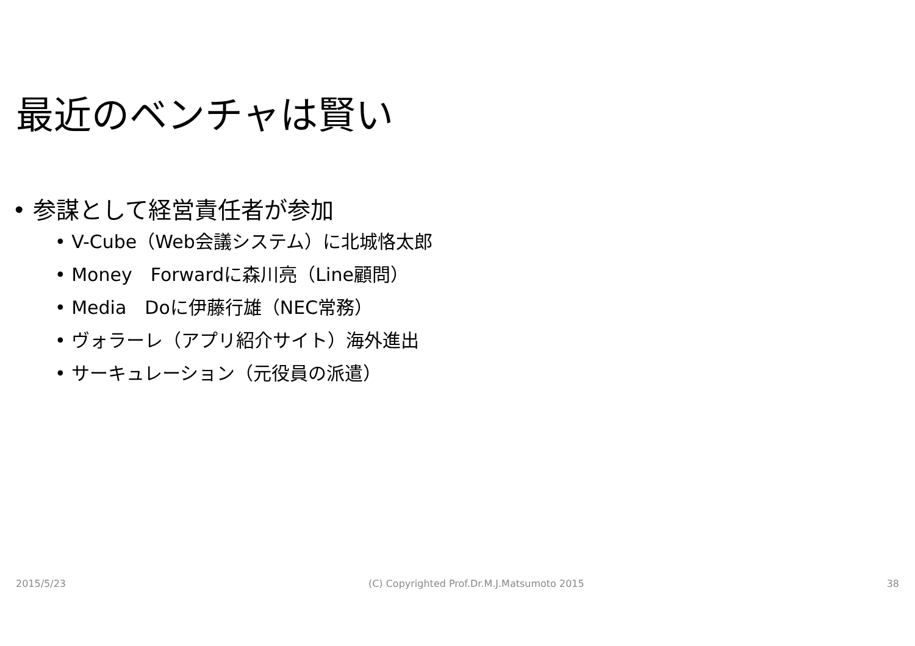最近のベンチャは賢い
• 参謀として経営責任者が参加
• V-Cube（Web会議システム）に北城恪太郎
• Money　Forwardに森川亮（Line顧問）
• Media　Doに伊藤行雄（NEC常務）
• ヴォラーレ（アプリ紹介サイト）海外進出
• サーキュレーション（元役員の派遣）
2015/5/23 (C) Copyrighted Prof.Dr.M.J.Matsumoto 2015 38